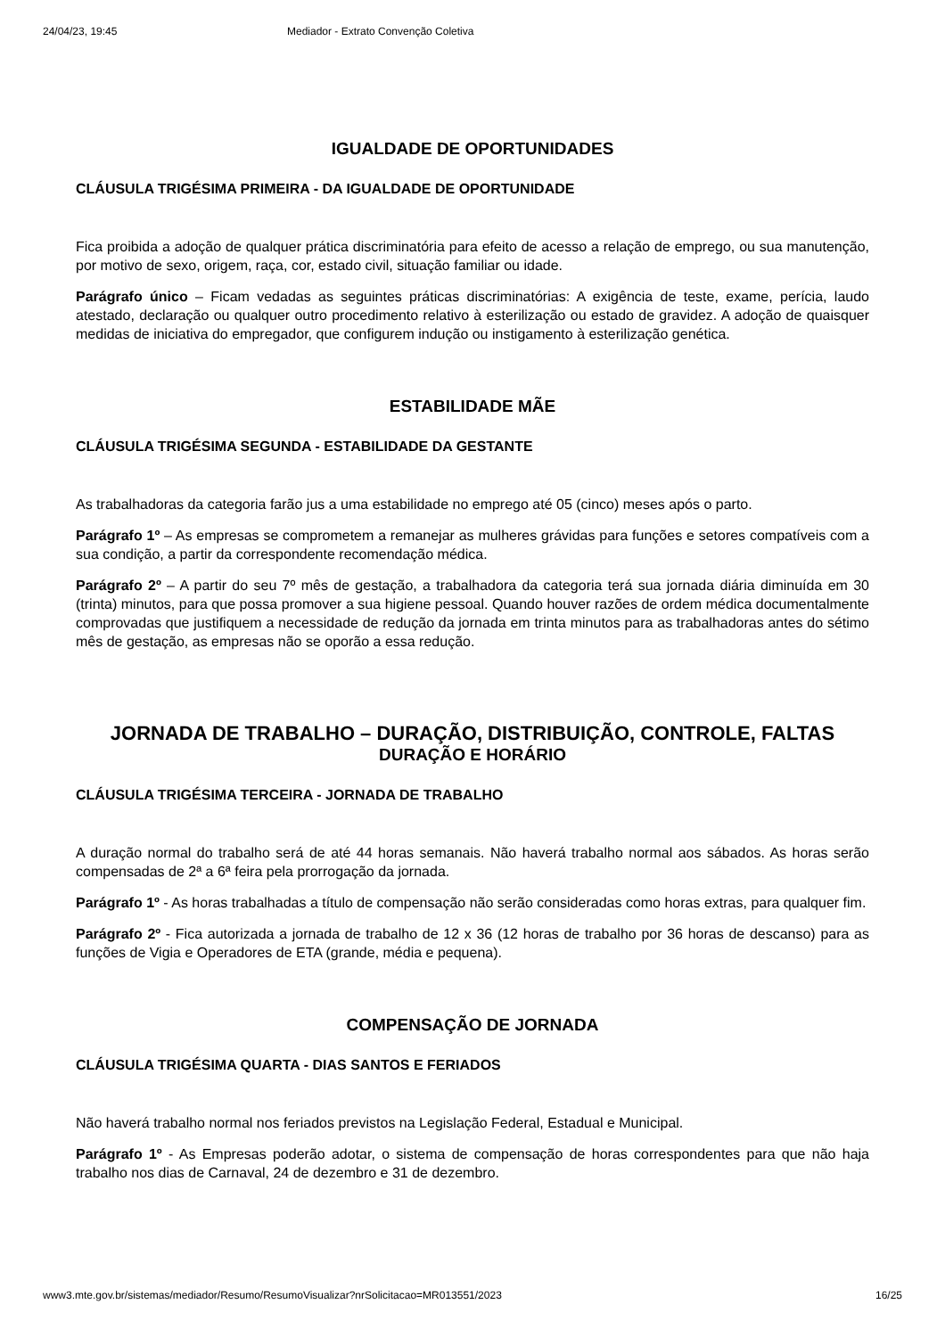24/04/23, 19:45 Mediador - Extrato Convenção Coletiva
IGUALDADE DE OPORTUNIDADES
CLÁUSULA TRIGÉSIMA PRIMEIRA - DA IGUALDADE DE OPORTUNIDADE
Fica proibida a adoção de qualquer prática discriminatória para efeito de acesso a relação de emprego, ou sua manutenção, por motivo de sexo, origem, raça, cor, estado civil, situação familiar ou idade.
Parágrafo único – Ficam vedadas as seguintes práticas discriminatórias: A exigência de teste, exame, perícia, laudo atestado, declaração ou qualquer outro procedimento relativo à esterilização ou estado de gravidez. A adoção de quaisquer medidas de iniciativa do empregador, que configurem indução ou instigamento à esterilização genética.
ESTABILIDADE MÃE
CLÁUSULA TRIGÉSIMA SEGUNDA - ESTABILIDADE DA GESTANTE
As trabalhadoras da categoria farão jus a uma estabilidade no emprego até 05 (cinco) meses após o parto.
Parágrafo 1º – As empresas se comprometem a remanejar as mulheres grávidas para funções e setores compatíveis com a sua condição, a partir da correspondente recomendação médica.
Parágrafo 2º – A partir do seu 7º mês de gestação, a trabalhadora da categoria terá sua jornada diária diminuída em 30 (trinta) minutos, para que possa promover a sua higiene pessoal. Quando houver razões de ordem médica documentalmente comprovadas que justifiquem a necessidade de redução da jornada em trinta minutos para as trabalhadoras antes do sétimo mês de gestação, as empresas não se oporão a essa redução.
JORNADA DE TRABALHO – DURAÇÃO, DISTRIBUIÇÃO, CONTROLE, FALTAS
DURAÇÃO E HORÁRIO
CLÁUSULA TRIGÉSIMA TERCEIRA - JORNADA DE TRABALHO
A duração normal do trabalho será de até 44 horas semanais. Não haverá trabalho normal aos sábados. As horas serão compensadas de 2ª a 6ª feira pela prorrogação da jornada.
Parágrafo 1º - As horas trabalhadas a título de compensação não serão consideradas como horas extras, para qualquer fim.
Parágrafo 2º - Fica autorizada a jornada de trabalho de 12 x 36 (12 horas de trabalho por 36 horas de descanso) para as funções de Vigia e Operadores de ETA (grande, média e pequena).
COMPENSAÇÃO DE JORNADA
CLÁUSULA TRIGÉSIMA QUARTA - DIAS SANTOS E FERIADOS
Não haverá trabalho normal nos feriados previstos na Legislação Federal, Estadual e Municipal.
Parágrafo 1º - As Empresas poderão adotar, o sistema de compensação de horas correspondentes para que não haja trabalho nos dias de Carnaval, 24 de dezembro e 31 de dezembro.
www3.mte.gov.br/sistemas/mediador/Resumo/ResumoVisualizar?nrSolicitacao=MR013551/2023 16/25